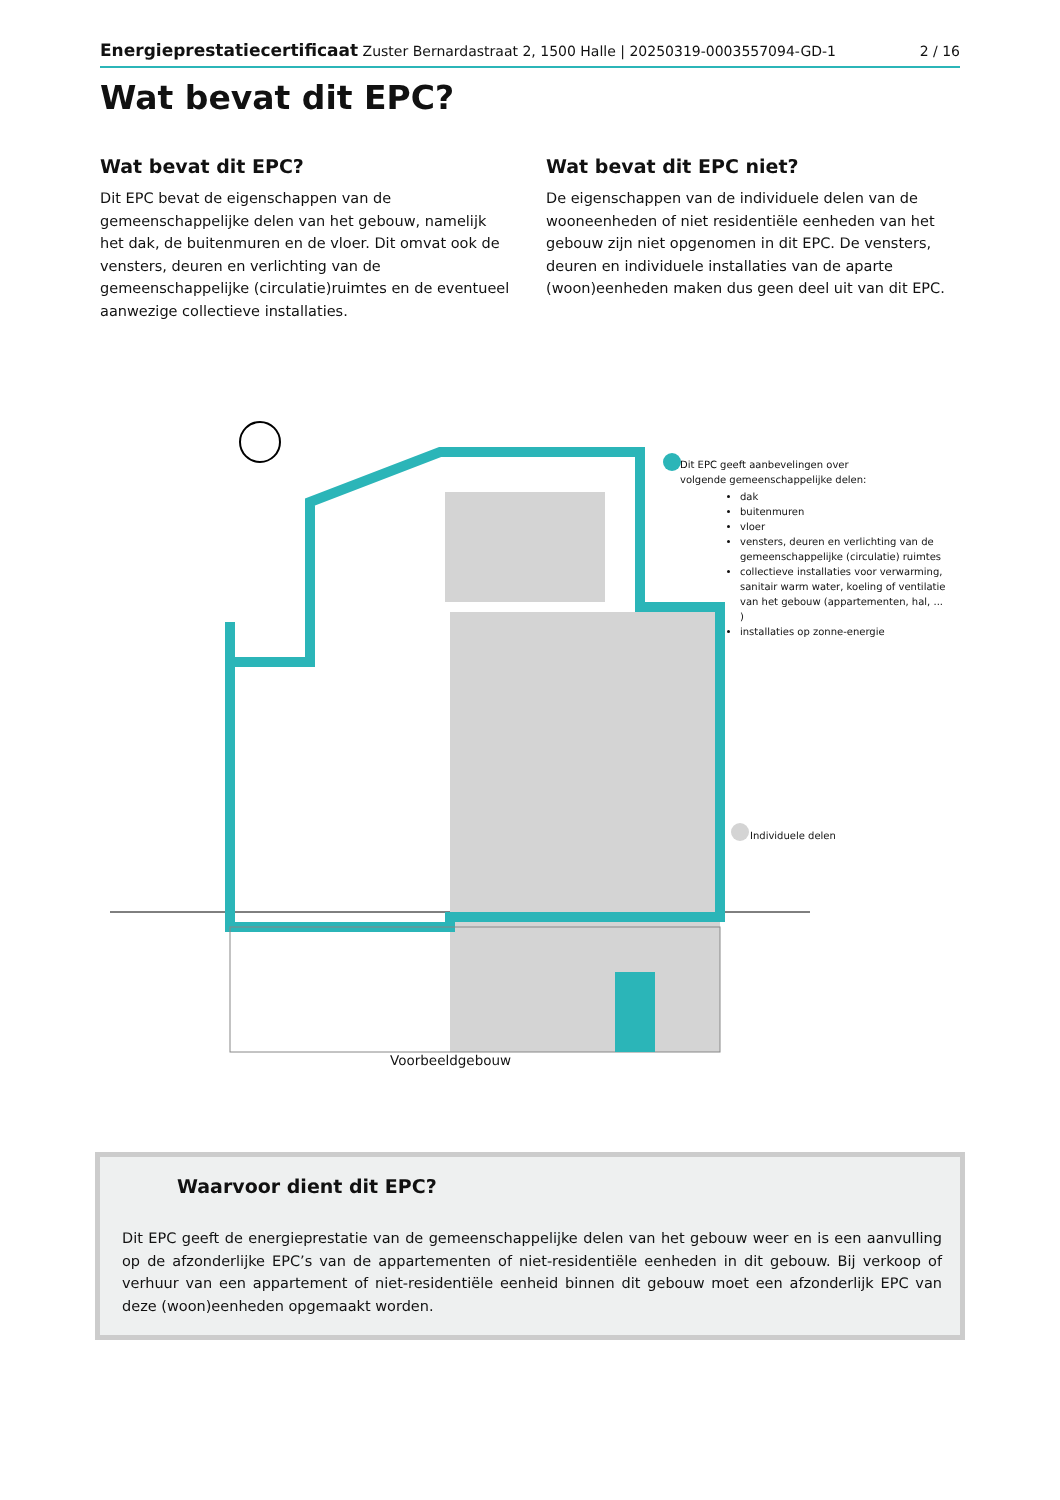Energieprestatiecertificaat Zuster Bernardastraat 2, 1500 Halle | 20250319-0003557094-GD-1 2 / 16
Wat bevat dit EPC?
Wat bevat dit EPC?
Dit EPC bevat de eigenschappen van de gemeenschappelijke delen van het gebouw, namelijk het dak, de buitenmuren en de vloer. Dit omvat ook de vensters, deuren en verlichting van de gemeenschappelijke (circulatie)ruimtes en de eventueel aanwezige collectieve installaties.
Wat bevat dit EPC niet?
De eigenschappen van de individuele delen van de wooneenheden of niet residentiële eenheden van het gebouw zijn niet opgenomen in dit EPC. De vensters, deuren en individuele installaties van de aparte (woon)eenheden maken dus geen deel uit van dit EPC.
Dit EPC geeft aanbevelingen over
volgende gemeenschappelijke delen:
dak
buitenmuren
vloer
vensters, deuren en verlichting van de gemeenschappelijke (circulatie) ruimtes
collectieve installaties voor verwarming, sanitair warm water, koeling of ventilatie van het gebouw (appartementen, hal, ... )
installaties op zonne-energie
Individuele delen
Voorbeeldgebouw
Waarvoor dient dit EPC?
Dit EPC geeft de energieprestatie van de gemeenschappelijke delen van het gebouw weer en is een aanvulling op de afzonderlijke EPC’s van de appartementen of niet-residentiële eenheden in dit gebouw. Bij verkoop of verhuur van een appartement of niet-residentiële eenheid binnen dit gebouw moet een afzonderlijk EPC van deze (woon)eenheden opgemaakt worden.